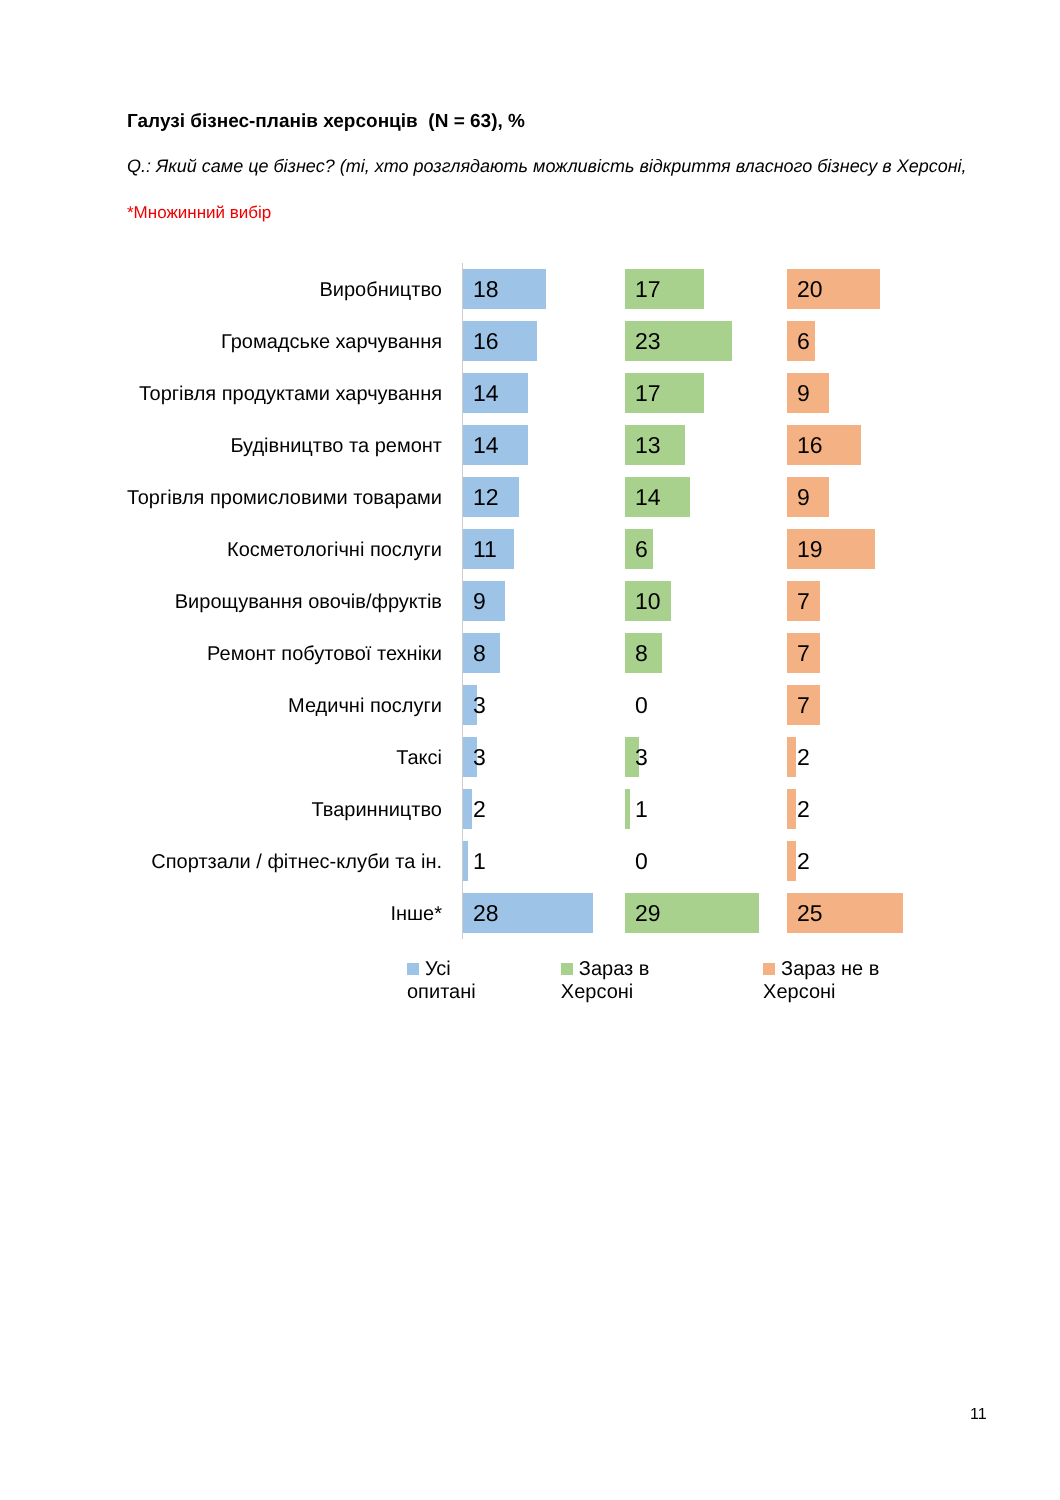Галузі бізнес-планів херсонців (N = 63), %
Q.: Який саме це бізнес? (ті, хто розглядають можливість відкриття власного бізнесу в Херсоні,
*Множинний вибір
Виробництво
18 17 20
Громадське харчування
16 23 6
Торгівля продуктами харчування
14 17 9
Будівництво та ремонт
14 13 16
Торгівля промисловими товарами
12 14 9
Косметологічні послуги
11 6 19
Вирощування овочів/фруктів
9 10 7
Ремонт побутової техніки
8 8 7
Медичні послуги
3 0 7
Таксі
3 3 2
Тваринництво
2 1 2
Спортзали / фітнес-клуби та ін.
1 0 2
Інше*
28 29 25
Усі опитані Зараз в Херсоні Зараз не в Херсоні
11